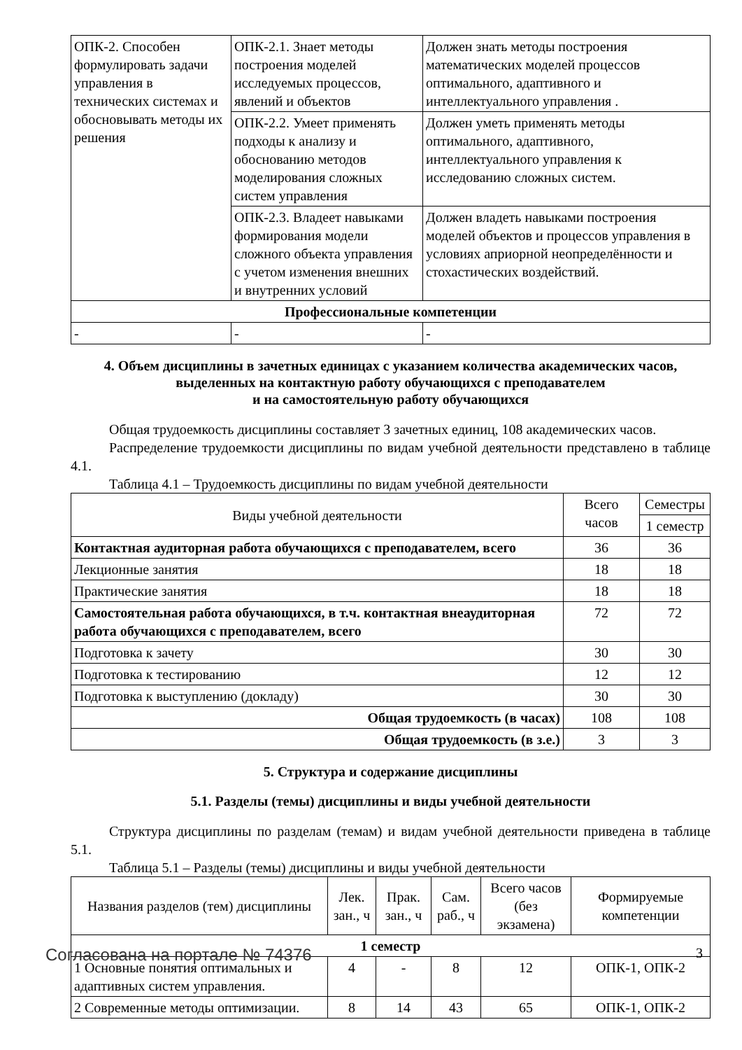| ОПК-2. Способен формулировать задачи управления в технических системах и обосновывать методы их решения | ОПК-2.1. Знает методы построения моделей исследуемых процессов, явлений и объектов | Должен знать методы построения математических моделей процессов оптимального, адаптивного и интеллектуального управления . |
| | ОПК-2.2. Умеет применять подходы к анализу и обоснованию методов моделирования сложных систем управления | Должен уметь применять методы оптимального, адаптивного, интеллектуального управления к исследованию сложных систем. |
| | ОПК-2.3. Владеет навыками формирования модели сложного объекта управления с учетом изменения внешних и внутренних условий | Должен владеть навыками построения моделей объектов и процессов управления в условиях априорной неопределённости и стохастических воздействий. |
| Профессиональные компетенции | | |
| - | - | - |
4. Объем дисциплины в зачетных единицах с указанием количества академических часов,
выделенных на контактную работу обучающихся с преподавателем
и на самостоятельную работу обучающихся
Общая трудоемкость дисциплины составляет 3 зачетных единиц, 108 академических часов.
Распределение трудоемкости дисциплины по видам учебной деятельности представлено в таблице 4.1.
Таблица 4.1 – Трудоемкость дисциплины по видам учебной деятельности
| Виды учебной деятельности | Всего часов | Семестры |
| --- | --- | --- |
| | | 1 семестр |
| Контактная аудиторная работа обучающихся с преподавателем, всего | 36 | 36 |
| Лекционные занятия | 18 | 18 |
| Практические занятия | 18 | 18 |
| Самостоятельная работа обучающихся, в т.ч. контактная внеаудиторная работа обучающихся с преподавателем, всего | 72 | 72 |
| Подготовка к зачету | 30 | 30 |
| Подготовка к тестированию | 12 | 12 |
| Подготовка к выступлению (докладу) | 30 | 30 |
| Общая трудоемкость (в часах) | 108 | 108 |
| Общая трудоемкость (в з.е.) | 3 | 3 |
5. Структура и содержание дисциплины
5.1. Разделы (темы) дисциплины и виды учебной деятельности
Структура дисциплины по разделам (темам) и видам учебной деятельности приведена в таблице 5.1.
Таблица 5.1 – Разделы (темы) дисциплины и виды учебной деятельности
| Названия разделов (тем) дисциплины | Лек. зан., ч | Прак. зан., ч | Сам. раб., ч | Всего часов (без экзамена) | Формируемые компетенции |
| --- | --- | --- | --- | --- | --- |
| 1 семестр | | | | | |
| 1 Основные понятия оптимальных и адаптивных систем управления. | 4 | - | 8 | 12 | ОПК-1, ОПК-2 |
| 2 Современные методы оптимизации. | 8 | 14 | 43 | 65 | ОПК-1, ОПК-2 |
Согласована на портале № 74376 3